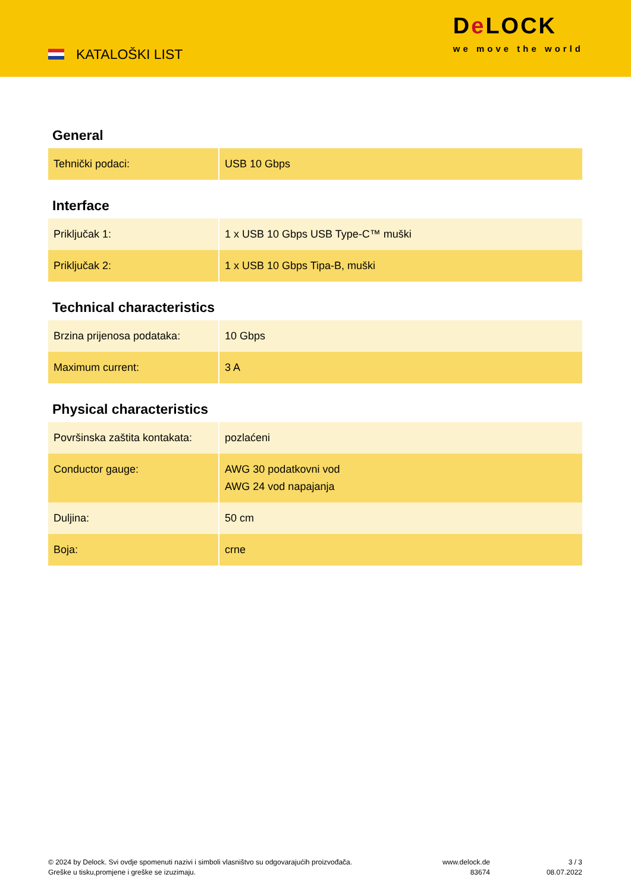KATALOŠKI LIST
De LOCK
we move the world
General
| Tehnički podaci: | USB 10 Gbps |
Interface
| Priključak 1: | 1 x USB 10 Gbps USB Type-C™ muški |
| Priključak 2: | 1 x USB 10 Gbps Tipa-B, muški |
Technical characteristics
| Brzina prijenosa podataka: | 10 Gbps |
| Maximum current: | 3 A |
Physical characteristics
| Površinska zaštita kontakata: | pozlaćeni |
| Conductor gauge: | AWG 30 podatkovni vod AWG 24 vod napajanja |
| Duljina: | 50 cm |
| Boja: | crne |
© 2024 by Delock. Svi ovdje spomenuti nazivi i simboli vlasništvo su odgovarajućih proizvođača.
Greške u tisku,promjene i greške se izuzimaju.
www.delock.de
83674
3 / 3
08.07.2022